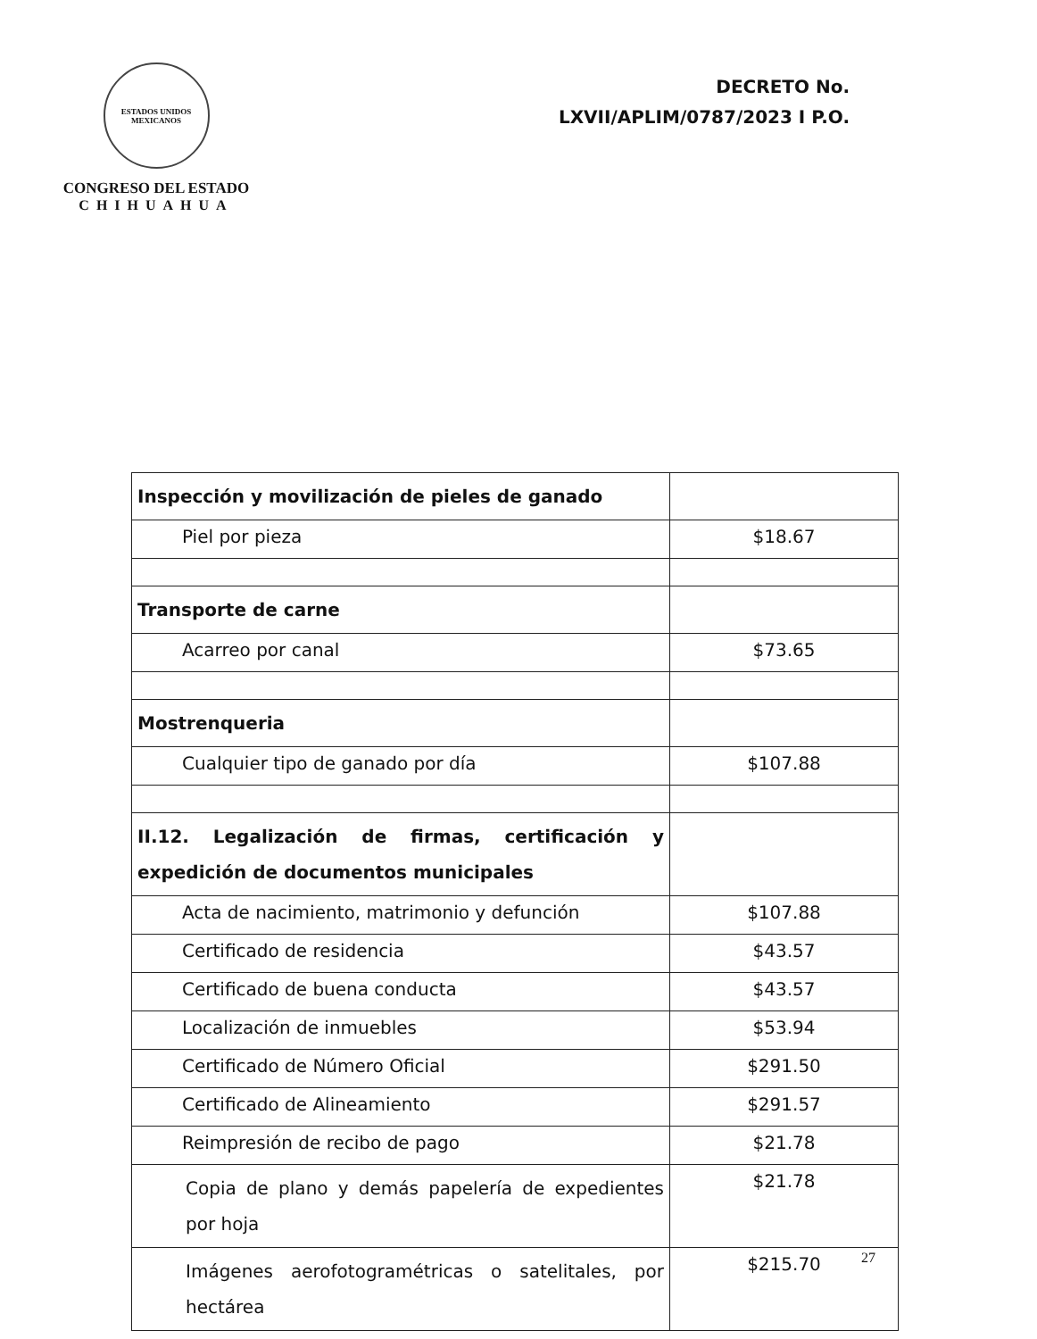ESTADOS UNIDOS MEXICANOS
CONGRESO DEL ESTADO
CHIHUAHUA
DECRETO No.
LXVII/APLIM/0787/2023 I P.O.
| Inspección y movilización de pieles de ganado | |
| Piel por pieza | $18.67 |
| Transporte de carne | |
| Acarreo por canal | $73.65 |
| Mostrenqueria | |
| Cualquier tipo de ganado por día | $107.88 |
| II.12. Legalización de firmas, certificación y expedición de documentos municipales | |
| Acta de nacimiento, matrimonio y defunción | $107.88 |
| Certificado de residencia | $43.57 |
| Certificado de buena conducta | $43.57 |
| Localización de inmuebles | $53.94 |
| Certificado de Número Oficial | $291.50 |
| Certificado de Alineamiento | $291.57 |
| Reimpresión de recibo de pago | $21.78 |
| Copia de plano y demás papelería de expedientes por hoja | $21.78 |
| Imágenes aerofotogramétricas o satelitales, por hectárea | $215.70 |
27